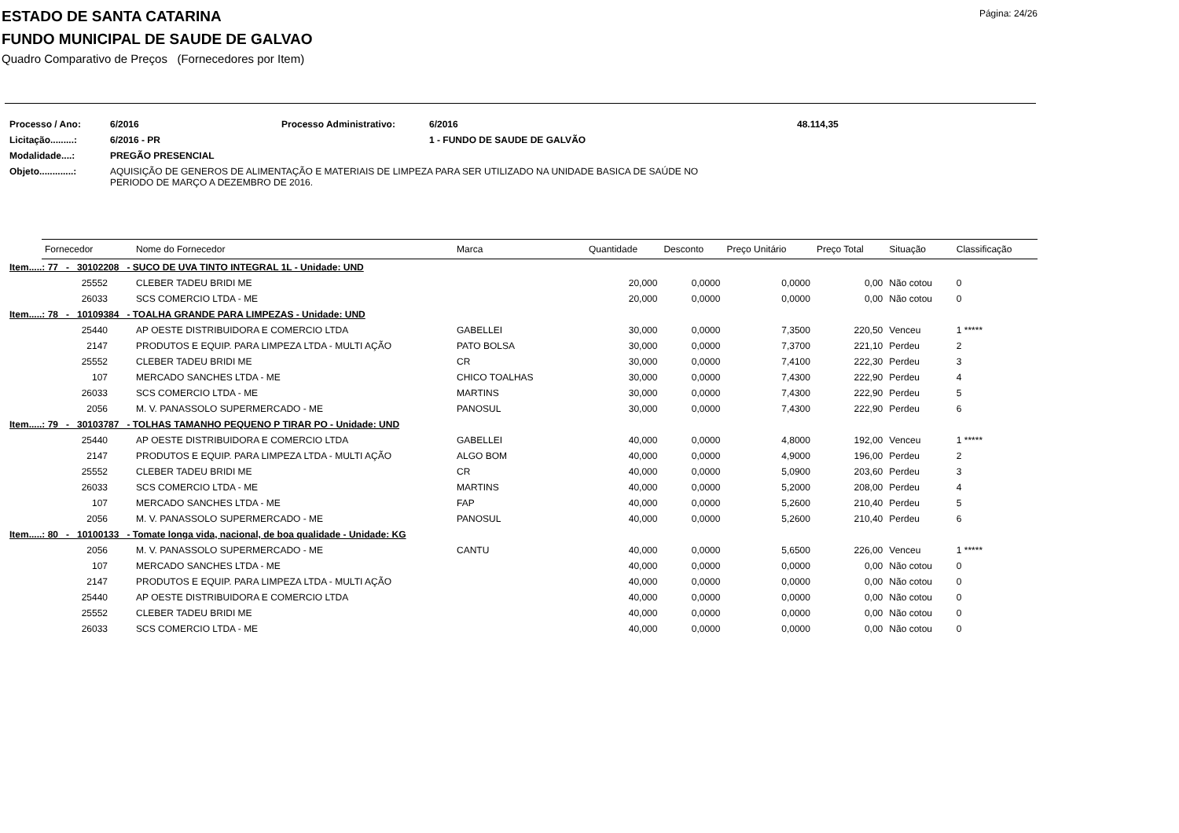ESTADO DE SANTA CATARINA
FUNDO MUNICIPAL DE SAUDE DE GALVAO
Página: 24/26
Quadro Comparativo de Preços (Fornecedores por Item)
| Processo / Ano: | 6/2016 | Processo Administrativo: | 6/2016 | 48.114,35 |
| Licitação.........: | 6/2016 - PR | | 1 - FUNDO DE SAUDE DE GALVÃO | |
| Modalidade....: | PREGÃO PRESENCIAL | | | |
| Objeto.............: | AQUISIÇÃO DE GENEROS DE ALIMENTAÇÃO E MATERIAIS DE LIMPEZA PARA SER UTILIZADO NA UNIDADE BASICA DE SAÚDE NO PERIODO DE MARÇO A DEZEMBRO DE 2016. | | | |
| Fornecedor | | Nome do Fornecedor | Marca | Quantidade | Desconto | Preço Unitário | Preço Total | Situação | Classificação |
| --- | --- | --- | --- | --- | --- | --- | --- | --- | --- |
| Item.....: 77 - 30102208 - SUCO DE UVA TINTO INTEGRAL 1L - Unidade: UND | | | | | | | | | |
| 25552 | | CLEBER TADEU BRIDI ME | | 20,000 | 0,0000 | 0,0000 | 0,00 | Não cotou | 0 |
| 26033 | | SCS COMERCIO LTDA - ME | | 20,000 | 0,0000 | 0,0000 | 0,00 | Não cotou | 0 |
| Item.....: 78 - 10109384 - TOALHA GRANDE PARA LIMPEZAS - Unidade: UND | | | | | | | | | |
| 25440 | | AP OESTE DISTRIBUIDORA E COMERCIO LTDA | GABELLEI | 30,000 | 0,0000 | 7,3500 | 220,50 | Venceu | 1 ***** |
| 2147 | | PRODUTOS E EQUIP. PARA LIMPEZA LTDA - MULTI AÇÃO | PATO BOLSA | 30,000 | 0,0000 | 7,3700 | 221,10 | Perdeu | 2 |
| 25552 | | CLEBER TADEU BRIDI ME | CR | 30,000 | 0,0000 | 7,4100 | 222,30 | Perdeu | 3 |
| 107 | | MERCADO SANCHES LTDA - ME | CHICO TOALHAS | 30,000 | 0,0000 | 7,4300 | 222,90 | Perdeu | 4 |
| 26033 | | SCS COMERCIO LTDA - ME | MARTINS | 30,000 | 0,0000 | 7,4300 | 222,90 | Perdeu | 5 |
| 2056 | | M. V. PANASSOLO SUPERMERCADO - ME | PANOSUL | 30,000 | 0,0000 | 7,4300 | 222,90 | Perdeu | 6 |
| Item.....: 79 - 30103787 - TOLHAS TAMANHO PEQUENO P TIRAR PO - Unidade: UND | | | | | | | | | |
| 25440 | | AP OESTE DISTRIBUIDORA E COMERCIO LTDA | GABELLEI | 40,000 | 0,0000 | 4,8000 | 192,00 | Venceu | 1 ***** |
| 2147 | | PRODUTOS E EQUIP. PARA LIMPEZA LTDA - MULTI AÇÃO | ALGO BOM | 40,000 | 0,0000 | 4,9000 | 196,00 | Perdeu | 2 |
| 25552 | | CLEBER TADEU BRIDI ME | CR | 40,000 | 0,0000 | 5,0900 | 203,60 | Perdeu | 3 |
| 26033 | | SCS COMERCIO LTDA - ME | MARTINS | 40,000 | 0,0000 | 5,2000 | 208,00 | Perdeu | 4 |
| 107 | | MERCADO SANCHES LTDA - ME | FAP | 40,000 | 0,0000 | 5,2600 | 210,40 | Perdeu | 5 |
| 2056 | | M. V. PANASSOLO SUPERMERCADO - ME | PANOSUL | 40,000 | 0,0000 | 5,2600 | 210,40 | Perdeu | 6 |
| Item.....: 80 - 10100133 - Tomate longa vida, nacional, de boa qualidade - Unidade: KG | | | | | | | | | |
| 2056 | | M. V. PANASSOLO SUPERMERCADO - ME | CANTU | 40,000 | 0,0000 | 5,6500 | 226,00 | Venceu | 1 ***** |
| 107 | | MERCADO SANCHES LTDA - ME | | 40,000 | 0,0000 | 0,0000 | 0,00 | Não cotou | 0 |
| 2147 | | PRODUTOS E EQUIP. PARA LIMPEZA LTDA - MULTI AÇÃO | | 40,000 | 0,0000 | 0,0000 | 0,00 | Não cotou | 0 |
| 25440 | | AP OESTE DISTRIBUIDORA E COMERCIO LTDA | | 40,000 | 0,0000 | 0,0000 | 0,00 | Não cotou | 0 |
| 25552 | | CLEBER TADEU BRIDI ME | | 40,000 | 0,0000 | 0,0000 | 0,00 | Não cotou | 0 |
| 26033 | | SCS COMERCIO LTDA - ME | | 40,000 | 0,0000 | 0,0000 | 0,00 | Não cotou | 0 |